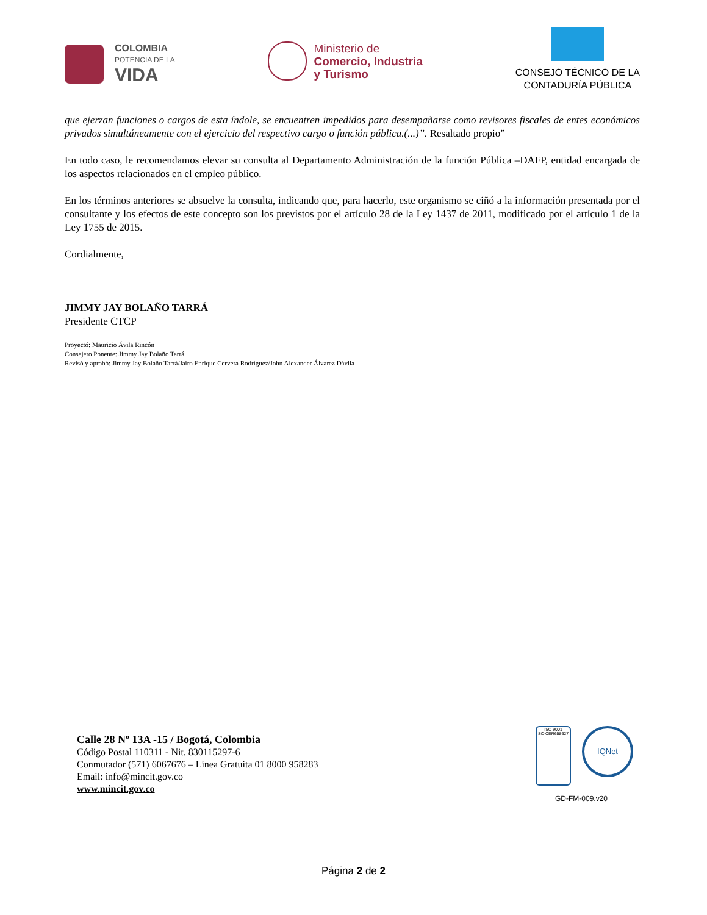COLOMBIA
POTENCIA DE LA
VIDA
Ministerio de
Comercio, Industria
y Turismo
CONSEJO TÉCNICO DE LA
CONTADURÍA PÚBLICA
que ejerzan funciones o cargos de esta índole, se encuentren impedidos para desempañarse como revisores fiscales de entes económicos privados simultáneamente con el ejercicio del respectivo cargo o función pública.(...)”. Resaltado propio”
En todo caso, le recomendamos elevar su consulta al Departamento Administración de la función Pública –DAFP, entidad encargada de los aspectos relacionados en el empleo público.
En los términos anteriores se absuelve la consulta, indicando que, para hacerlo, este organismo se ciñó a la información presentada por el consultante y los efectos de este concepto son los previstos por el artículo 28 de la Ley 1437 de 2011, modificado por el artículo 1 de la Ley 1755 de 2015.
Cordialmente,
JIMMY JAY BOLAÑO TARRÁ
Presidente CTCP
Proyectó: Mauricio Ávila Rincón
Consejero Ponente: Jimmy Jay Bolaño Tarrá
Revisó y aprobó: Jimmy Jay Bolaño Tarrá/Jairo Enrique Cervera Rodríguez/John Alexander Álvarez Dávila
Calle 28 Nº 13A -15 / Bogotá, Colombia
Código Postal 110311 - Nit. 830115297-6
Conmutador (571) 6067676 – Línea Gratuita 01 8000 958283
Email: info@mincit.gov.co
www.mincit.gov.co
ISO 9001
SC-CER658627
IQNet
GD-FM-009.v20
Página 2 de 2